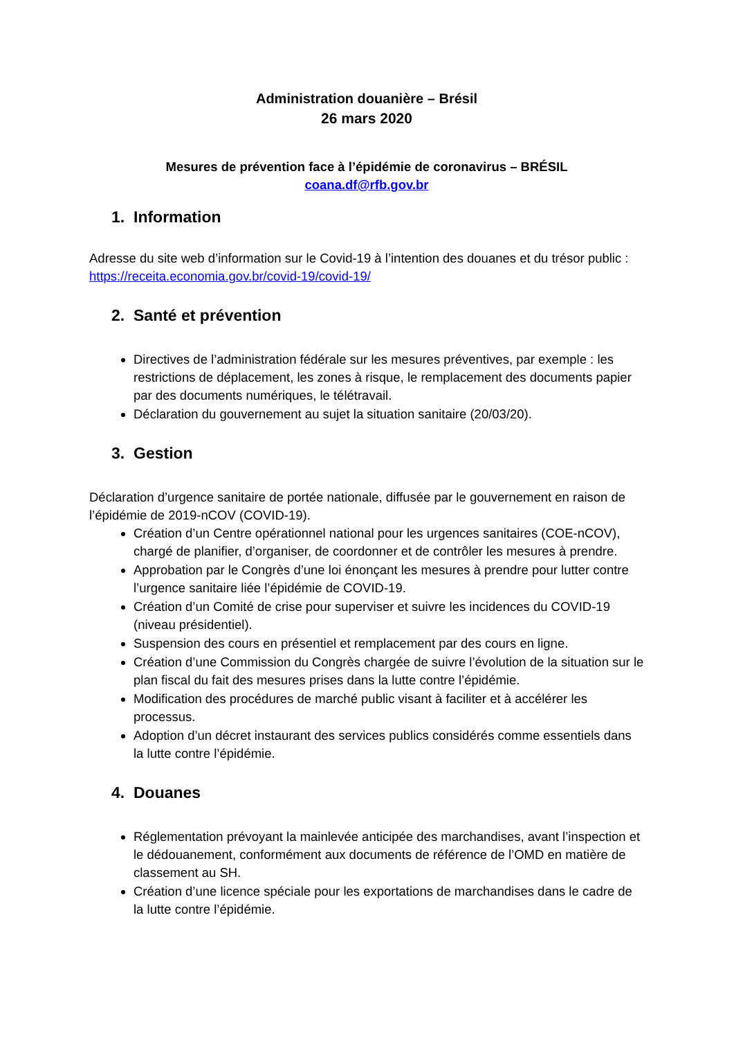Administration douanière – Brésil
26 mars 2020
Mesures de prévention face à l’épidémie de coronavirus – BRÉSIL
coana.df@rfb.gov.br
1. Information
Adresse du site web d’information sur le Covid-19 à l’intention des douanes et du trésor public : https://receita.economia.gov.br/covid-19/covid-19/
2. Santé et prévention
Directives de l’administration fédérale sur les mesures préventives, par exemple : les restrictions de déplacement, les zones à risque, le remplacement des documents papier par des documents numériques, le télétravail.
Déclaration du gouvernement au sujet la situation sanitaire (20/03/20).
3. Gestion
Déclaration d’urgence sanitaire de portée nationale, diffusée par le gouvernement en raison de l’épidémie de 2019-nCOV (COVID-19).
Création d’un Centre opérationnel national pour les urgences sanitaires (COE-nCOV), chargé de planifier, d’organiser, de coordonner et de contrôler les mesures à prendre.
Approbation par le Congrès d’une loi énonçant les mesures à prendre pour lutter contre l’urgence sanitaire liée l’épidémie de COVID-19.
Création d’un Comité de crise pour superviser et suivre les incidences du COVID-19 (niveau présidentiel).
Suspension des cours en présentiel et remplacement par des cours en ligne.
Création d’une Commission du Congrès chargée de suivre l’évolution de la situation sur le plan fiscal du fait des mesures prises dans la lutte contre l’épidémie.
Modification des procédures de marché public visant à faciliter et à accélérer les processus.
Adoption d’un décret instaurant des services publics considérés comme essentiels dans la lutte contre l’épidémie.
4. Douanes
Réglementation prévoyant la mainlevée anticipée des marchandises, avant l’inspection et le dédouanement, conformément aux documents de référence de l’OMD en matière de classement au SH.
Création d’une licence spéciale pour les exportations de marchandises dans le cadre de la lutte contre l’épidémie.